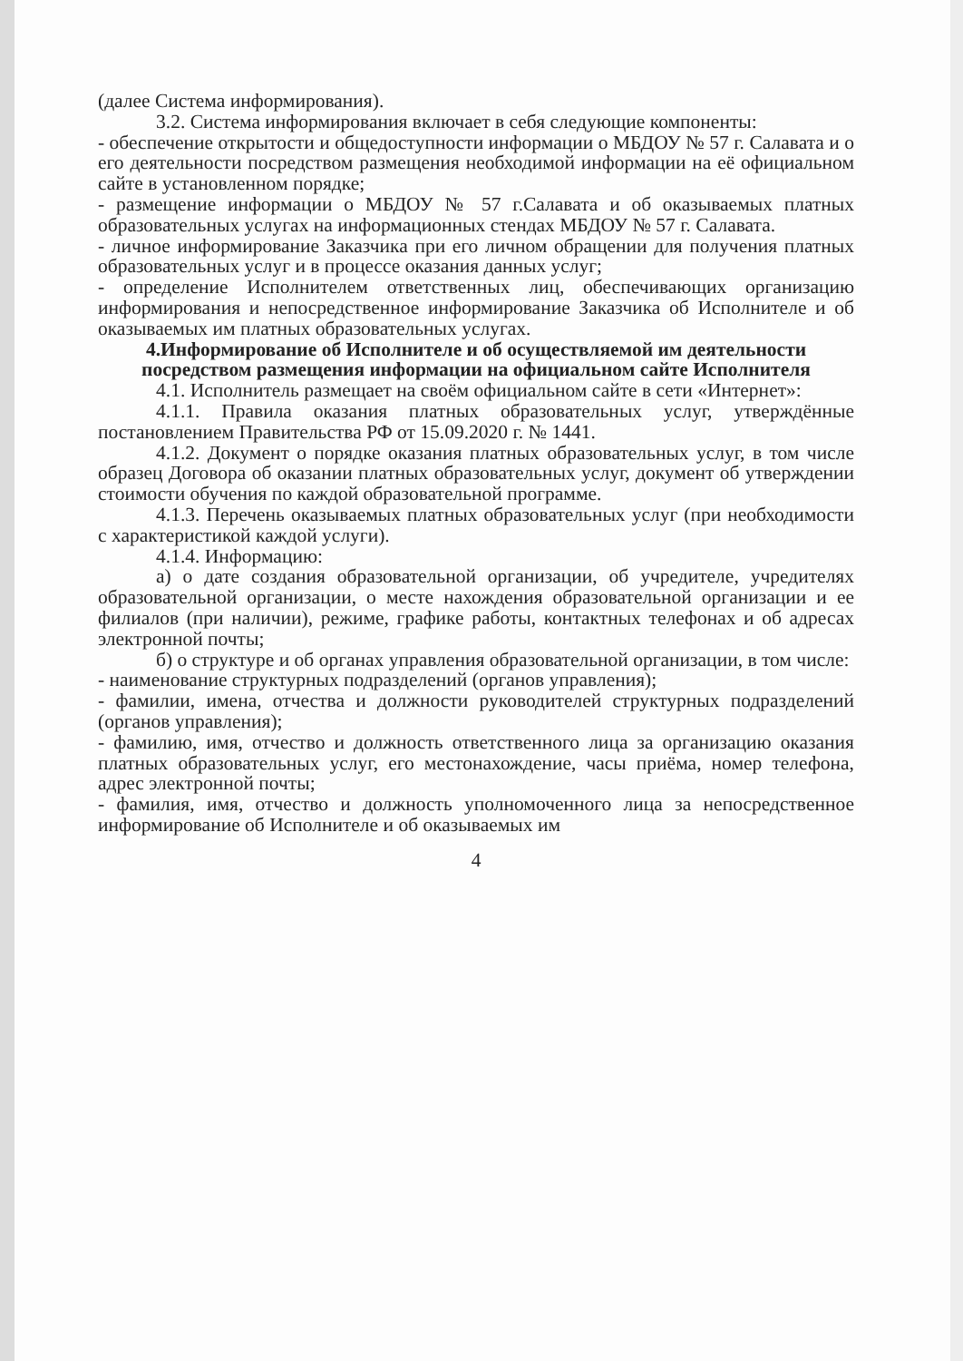(далее Система информирования).
3.2. Система информирования включает в себя следующие компоненты:
- обеспечение открытости и общедоступности информации о МБДОУ № 57 г. Салавата и о его деятельности посредством размещения необходимой информации на её официальном сайте в установленном порядке;
- размещение информации о МБДОУ № 57 г.Салавата и об оказываемых платных образовательных услугах на информационных стендах МБДОУ № 57 г. Салавата.
- личное информирование Заказчика при его личном обращении для получения платных образовательных услуг и в процессе оказания данных услуг;
- определение Исполнителем ответственных лиц, обеспечивающих организацию информирования и непосредственное информирование Заказчика об Исполнителе и об оказываемых им платных образовательных услугах.
4.Информирование об Исполнителе и об осуществляемой им деятельности посредством размещения информации на официальном сайте Исполнителя
4.1. Исполнитель размещает на своём официальном сайте в сети «Интернет»:
4.1.1. Правила оказания платных образовательных услуг, утверждённые постановлением Правительства РФ от 15.09.2020 г. № 1441.
4.1.2. Документ о порядке оказания платных образовательных услуг, в том числе образец Договора об оказании платных образовательных услуг, документ об утверждении стоимости обучения по каждой образовательной программе.
4.1.3. Перечень оказываемых платных образовательных услуг (при необходимости с характеристикой каждой услуги).
4.1.4. Информацию:
а) о дате создания образовательной организации, об учредителе, учредителях образовательной организации, о месте нахождения образовательной организации и ее филиалов (при наличии), режиме, графике работы, контактных телефонах и об адресах электронной почты;
б) о структуре и об органах управления образовательной организации, в том числе:
- наименование структурных подразделений (органов управления);
- фамилии, имена, отчества и должности руководителей структурных подразделений (органов управления);
- фамилию, имя, отчество и должность ответственного лица за организацию оказания платных образовательных услуг, его местонахождение, часы приёма, номер телефона, адрес электронной почты;
- фамилия, имя, отчество и должность уполномоченного лица за непосредственное информирование об Исполнителе и об оказываемых им
4